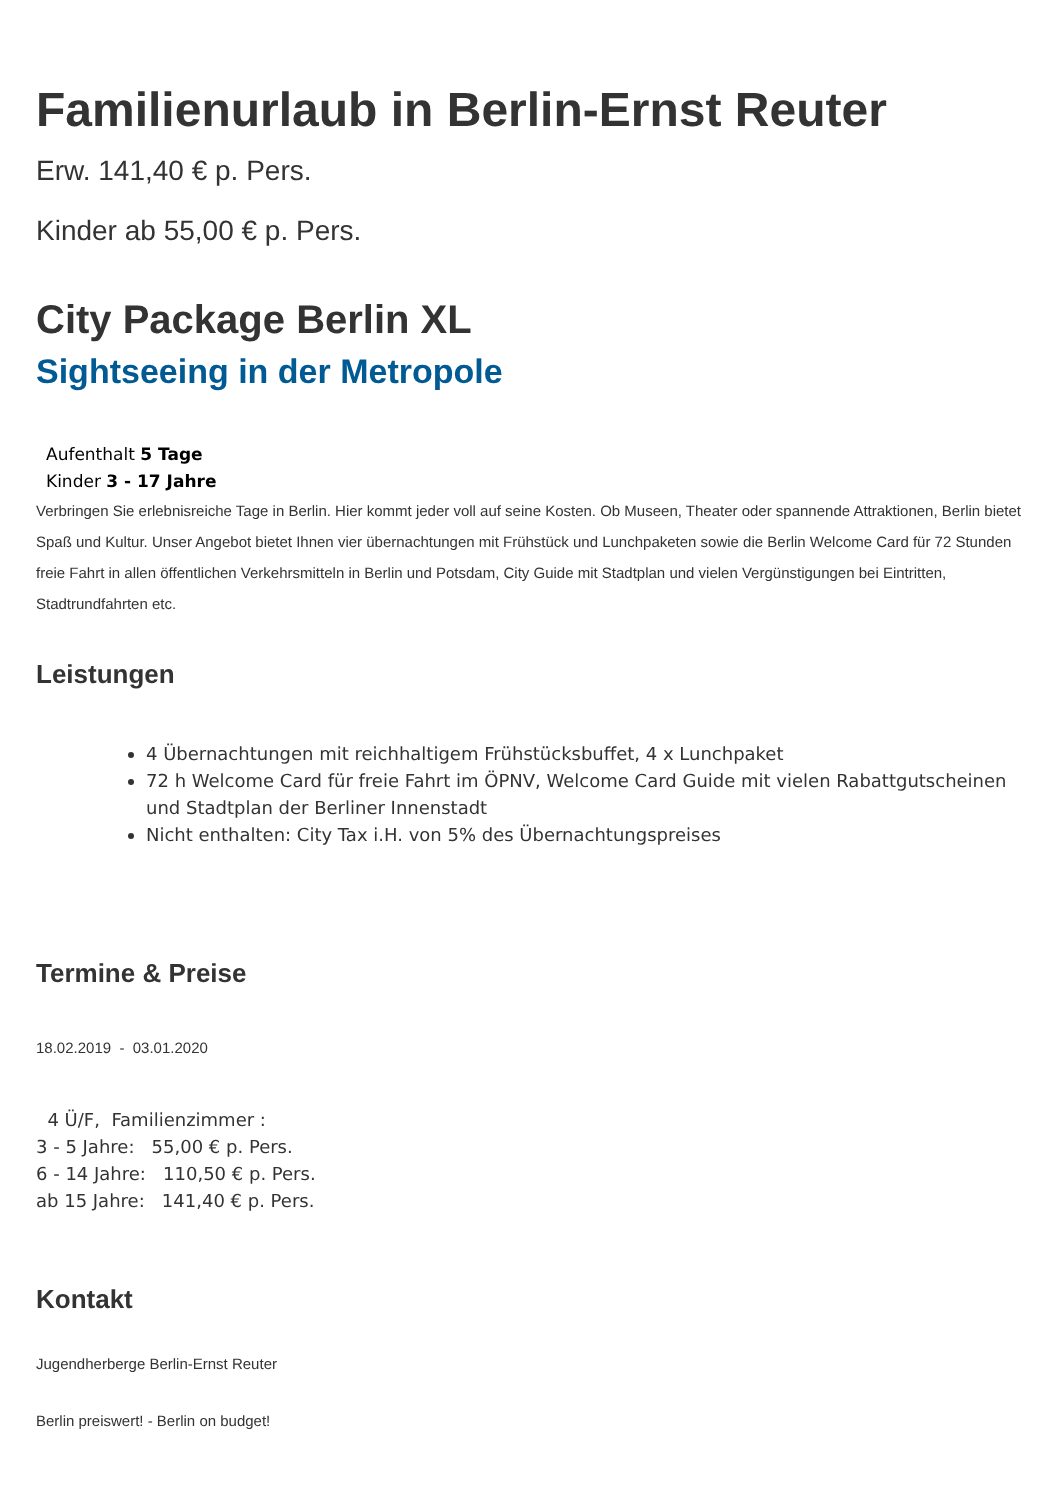Familienurlaub in Berlin-Ernst Reuter
Erw. 141,40 € p. Pers.
Kinder ab 55,00 € p. Pers.
City Package Berlin XL
Sightseeing in der Metropole
Aufenthalt 5 Tage
Kinder 3 - 17 Jahre
Verbringen Sie erlebnisreiche Tage in Berlin. Hier kommt jeder voll auf seine Kosten. Ob Museen, Theater oder spannende Attraktionen, Berlin bietet Spaß und Kultur. Unser Angebot bietet Ihnen vier übernachtungen mit Frühstück und Lunchpaketen sowie die Berlin Welcome Card für 72 Stunden freie Fahrt in allen öffentlichen Verkehrsmitteln in Berlin und Potsdam, City Guide mit Stadtplan und vielen Vergünstigungen bei Eintritten, Stadtrundfahrten etc.
Leistungen
4 Übernachtungen mit reichhaltigem Frühstücksbuffet, 4 x Lunchpaket
72 h Welcome Card für freie Fahrt im ÖPNV, Welcome Card Guide mit vielen Rabattgutscheinen und Stadtplan der Berliner Innenstadt
Nicht enthalten: City Tax i.H. von 5% des Übernachtungspreises
Termine & Preise
18.02.2019 - 03.01.2020
4 Ü/F, Familienzimmer :
3 - 5 Jahre: 55,00 € p. Pers.
6 - 14 Jahre: 110,50 € p. Pers.
ab 15 Jahre: 141,40 € p. Pers.
Kontakt
Jugendherberge Berlin-Ernst Reuter
Berlin preiswert! - Berlin on budget!